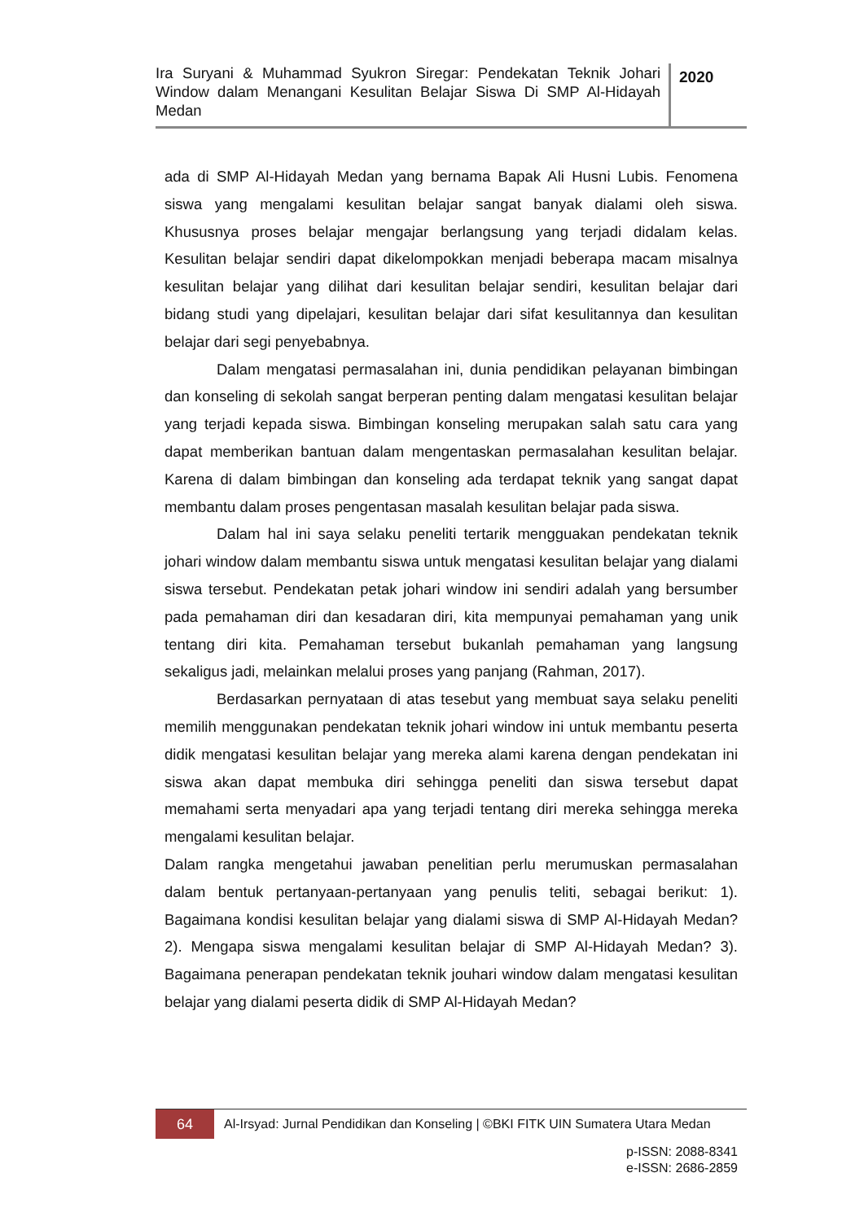Ira Suryani & Muhammad Syukron Siregar: Pendekatan Teknik Johari Window dalam Menangani Kesulitan Belajar Siswa Di SMP Al-Hidayah Medan
2020
ada di SMP Al-Hidayah Medan yang bernama Bapak Ali Husni Lubis. Fenomena siswa yang mengalami kesulitan belajar sangat banyak dialami oleh siswa. Khususnya proses belajar mengajar berlangsung yang terjadi didalam kelas. Kesulitan belajar sendiri dapat dikelompokkan menjadi beberapa macam misalnya kesulitan belajar yang dilihat dari kesulitan belajar sendiri, kesulitan belajar dari bidang studi yang dipelajari, kesulitan belajar dari sifat kesulitannya dan kesulitan belajar dari segi penyebabnya.
Dalam mengatasi permasalahan ini, dunia pendidikan pelayanan bimbingan dan konseling di sekolah sangat berperan penting dalam mengatasi kesulitan belajar yang terjadi kepada siswa. Bimbingan konseling merupakan salah satu cara yang dapat memberikan bantuan dalam mengentaskan permasalahan kesulitan belajar. Karena di dalam bimbingan dan konseling ada terdapat teknik yang sangat dapat membantu dalam proses pengentasan masalah kesulitan belajar pada siswa.
Dalam hal ini saya selaku peneliti tertarik mengguakan pendekatan teknik johari window dalam membantu siswa untuk mengatasi kesulitan belajar yang dialami siswa tersebut. Pendekatan petak johari window ini sendiri adalah yang bersumber pada pemahaman diri dan kesadaran diri, kita mempunyai pemahaman yang unik tentang diri kita. Pemahaman tersebut bukanlah pemahaman yang langsung sekaligus jadi, melainkan melalui proses yang panjang (Rahman, 2017).
Berdasarkan pernyataan di atas tesebut yang membuat saya selaku peneliti memilih menggunakan pendekatan teknik johari window ini untuk membantu peserta didik mengatasi kesulitan belajar yang mereka alami karena dengan pendekatan ini siswa akan dapat membuka diri sehingga peneliti dan siswa tersebut dapat memahami serta menyadari apa yang terjadi tentang diri mereka sehingga mereka mengalami kesulitan belajar.
Dalam rangka mengetahui jawaban penelitian perlu merumuskan permasalahan dalam bentuk pertanyaan-pertanyaan yang penulis teliti, sebagai berikut: 1). Bagaimana kondisi kesulitan belajar yang dialami siswa di SMP Al-Hidayah Medan? 2). Mengapa siswa mengalami kesulitan belajar di SMP Al-Hidayah Medan? 3). Bagaimana penerapan pendekatan teknik jouhari window dalam mengatasi kesulitan belajar yang dialami peserta didik di SMP Al-Hidayah Medan?
64
Al-Irsyad: Jurnal Pendidikan dan Konseling | ©BKI FITK UIN Sumatera Utara Medan
p-ISSN: 2088-8341
e-ISSN: 2686-2859